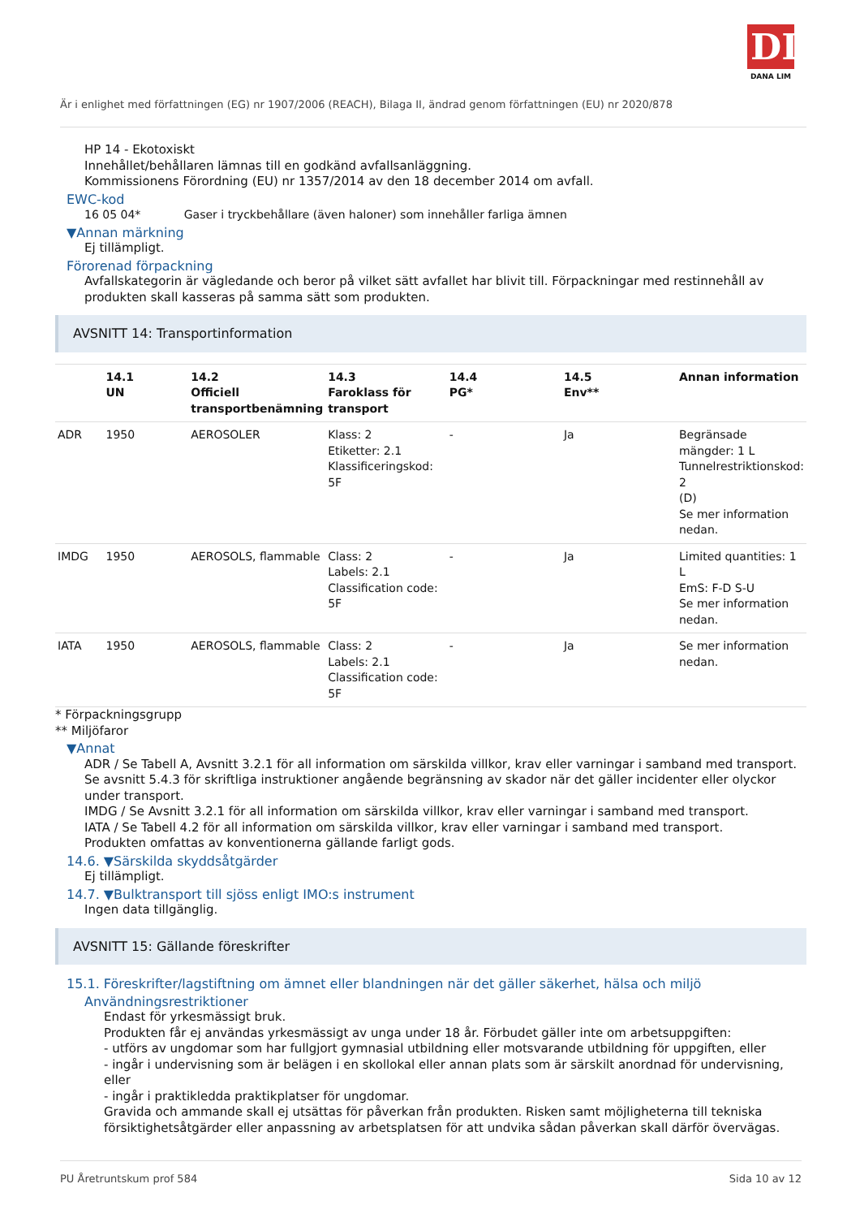DL
DANA LIM
Är i enlighet med författningen (EG) nr 1907/2006 (REACH), Bilaga II, ändrad genom författningen (EU) nr 2020/878
HP 14 - Ekotoxiskt
Innehållet/behållaren lämnas till en godkänd avfallsanläggning.
Kommissionens Förordning (EU) nr 1357/2014 av den 18 december 2014 om avfall.
EWC-kod
16 05 04* Gaser i tryckbehållare (även haloner) som innehåller farliga ämnen
▼Annan märkning
Ej tillämpligt.
Förorenad förpackning
Avfallskategorin är vägledande och beror på vilket sätt avfallet har blivit till. Förpackningar med restinnehåll av produkten skall kasseras på samma sätt som produkten.
AVSNITT 14: Transportinformation
| | 14.1 UN | 14.2 Officiell transportbenämning | 14.3 Faroklass för transport | 14.4 PG* | 14.5 Env** | Annan information |
| --- | --- | --- | --- | --- | --- | --- |
| ADR | 1950 | AEROSOLER | Klass: 2 Etiketter: 2.1 Klassificeringskod: 5F | - | Ja | Begränsade mängder: 1 L Tunnelrestriktionskod: 2 (D) Se mer information nedan. |
| IMDG | 1950 | AEROSOLS, flammable | Class: 2 Labels: 2.1 Classification code: 5F | - | Ja | Limited quantities: 1 L EmS: F-D S-U Se mer information nedan. |
| IATA | 1950 | AEROSOLS, flammable | Class: 2 Labels: 2.1 Classification code: 5F | - | Ja | Se mer information nedan. |
* Förpackningsgrupp
** Miljöfaror
▼Annat
ADR / Se Tabell A, Avsnitt 3.2.1 för all information om särskilda villkor, krav eller varningar i samband med transport. Se avsnitt 5.4.3 för skriftliga instruktioner angående begränsning av skador när det gäller incidenter eller olyckor under transport.
IMDG / Se Avsnitt 3.2.1 för all information om särskilda villkor, krav eller varningar i samband med transport.
IATA / Se Tabell 4.2 för all information om särskilda villkor, krav eller varningar i samband med transport.
Produkten omfattas av konventionerna gällande farligt gods.
14.6. ▼Särskilda skyddsåtgärder
Ej tillämpligt.
14.7. ▼Bulktransport till sjöss enligt IMO:s instrument
Ingen data tillgänglig.
AVSNITT 15: Gällande föreskrifter
15.1. Föreskrifter/lagstiftning om ämnet eller blandningen när det gäller säkerhet, hälsa och miljö
Användningsrestriktioner
Endast för yrkesmässigt bruk.
Produkten får ej användas yrkesmässigt av unga under 18 år. Förbudet gäller inte om arbetsuppgiften:
- utförs av ungdomar som har fullgjort gymnasial utbildning eller motsvarande utbildning för uppgiften, eller
- ingår i undervisning som är belägen i en skollokal eller annan plats som är särskilt anordnad för undervisning, eller
- ingår i praktikledda praktikplatser för ungdomar.
Gravida och ammande skall ej utsättas för påverkan från produkten. Risken samt möjligheterna till tekniska försiktighetsåtgärder eller anpassning av arbetsplatsen för att undvika sådan påverkan skall därför övervägas.
PU Åretruntskum prof 584 Sida 10 av 12